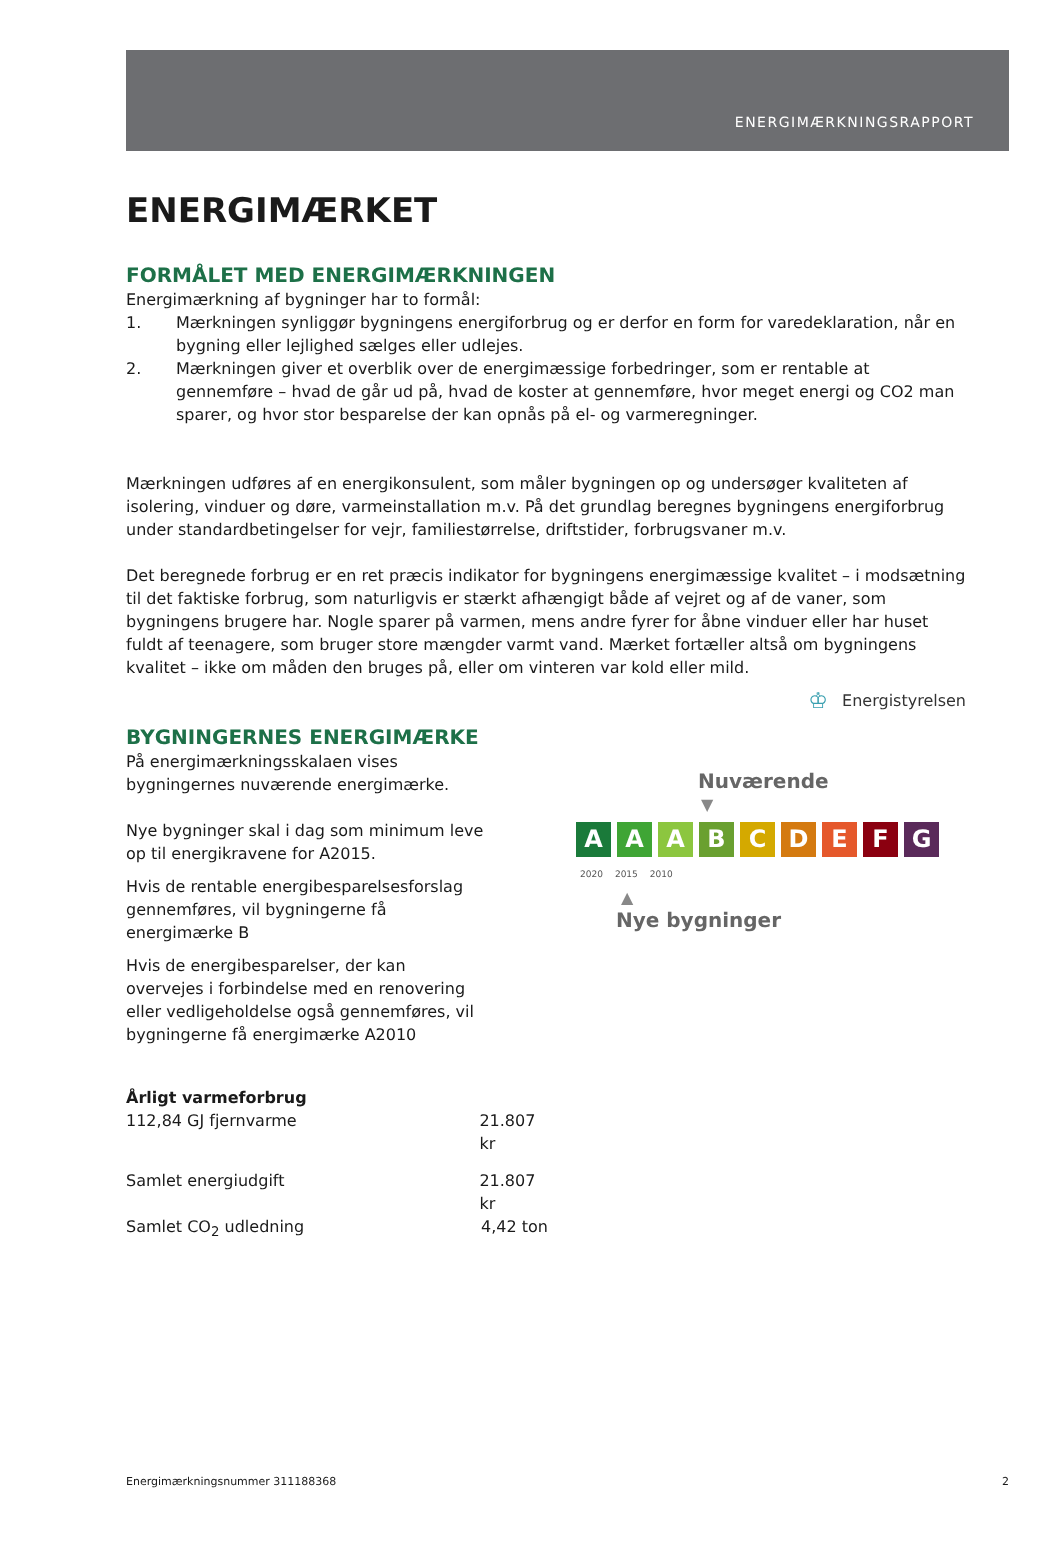ENERGIMÆRKNINGSRAPPORT
ENERGIMÆRKET
FORMÅLET MED ENERGIMÆRKNINGEN
Energimærkning af bygninger har to formål:
1. Mærkningen synliggør bygningens energiforbrug og er derfor en form for varedeklaration, når en bygning eller lejlighed sælges eller udlejes.
2. Mærkningen giver et overblik over de energimæssige forbedringer, som er rentable at gennemføre – hvad de går ud på, hvad de koster at gennemføre, hvor meget energi og CO2 man sparer, og hvor stor besparelse der kan opnås på el- og varmeregninger.
Mærkningen udføres af en energikonsulent, som måler bygningen op og undersøger kvaliteten af isolering, vinduer og døre, varmeinstallation m.v. På det grundlag beregnes bygningens energiforbrug under standardbetingelser for vejr, familiestørrelse, driftstider, forbrugsvaner m.v.
Det beregnede forbrug er en ret præcis indikator for bygningens energimæssige kvalitet – i modsætning til det faktiske forbrug, som naturligvis er stærkt afhængigt både af vejret og af de vaner, som bygningens brugere har. Nogle sparer på varmen, mens andre fyrer for åbne vinduer eller har huset fuldt af teenagere, som bruger store mængder varmt vand. Mærket fortæller altså om bygningens kvalitet – ikke om måden den bruges på, eller om vinteren var kold eller mild.
♔ Energistyrelsen
BYGNINGERNES ENERGIMÆRKE
På energimærkningsskalaen vises bygningernes nuværende energimærke.
Nye bygninger skal i dag som minimum leve op til energikravene for A2015.
Hvis de rentable energibesparelsesforslag gennemføres, vil bygningerne få energimærke B
Hvis de energibesparelser, der kan overvejes i forbindelse med en renovering eller vedligeholdelse også gennemføres, vil bygningerne få energimærke A2010
Nuværende
▼
A A A B C D E F G
2020 2015 2010
▲
Nye bygninger
Årligt varmeforbrug
112,84 GJ fjernvarme 21.807 kr
Samlet energiudgift 21.807 kr
Samlet CO<sub>2</sub> udledning 4,42 ton
Energimærkningsnummer 311188368 2